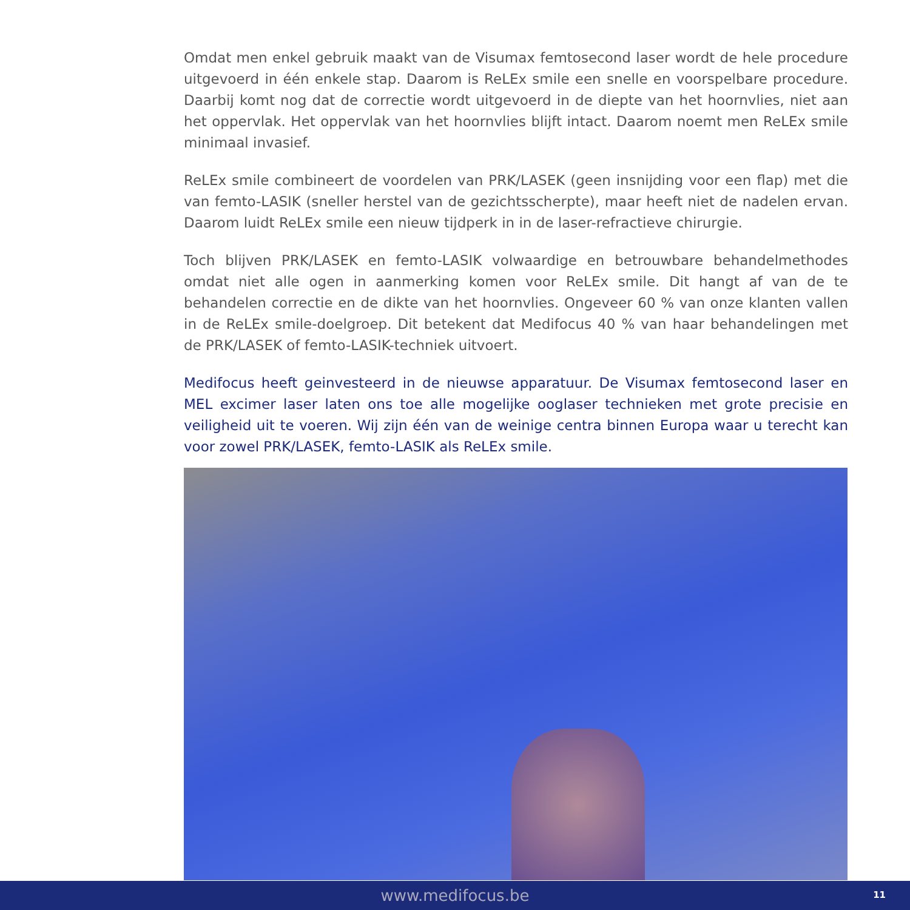Omdat men enkel gebruik maakt van de Visumax femtosecond laser wordt de hele procedure uitgevoerd in één enkele stap. Daarom is ReLEx smile een snelle en voorspelbare procedure. Daarbij komt nog dat de correctie wordt uitgevoerd in de diepte van het hoornvlies, niet aan het oppervlak. Het oppervlak van het hoornvlies blijft intact. Daarom noemt men ReLEx smile minimaal invasief.
ReLEx smile combineert de voordelen van PRK/LASEK (geen insnijding voor een flap) met die van femto-LASIK (sneller herstel van de gezichtsscherpte), maar heeft niet de nadelen ervan. Daarom luidt ReLEx smile een nieuw tijdperk in in de laser-refractieve chirurgie.
Toch blijven PRK/LASEK en femto-LASIK volwaardige en betrouwbare behandelmethodes omdat niet alle ogen in aanmerking komen voor ReLEx smile. Dit hangt af van de te behandelen correctie en de dikte van het hoornvlies. Ongeveer 60 % van onze klanten vallen in de ReLEx smile-doelgroep. Dit betekent dat Medifocus 40 % van haar behandelingen met de PRK/LASEK of femto-LASIK-techniek uitvoert.
Medifocus heeft geinvesteerd in de nieuwse apparatuur. De Visumax femtosecond laser en MEL excimer laser laten ons toe alle mogelijke ooglaser technieken met grote precisie en veiligheid uit te voeren. Wij zijn één van de weinige centra binnen Europa waar u terecht kan voor zowel PRK/LASEK, femto-LASIK als ReLEx smile.
www.medifocus.be 11